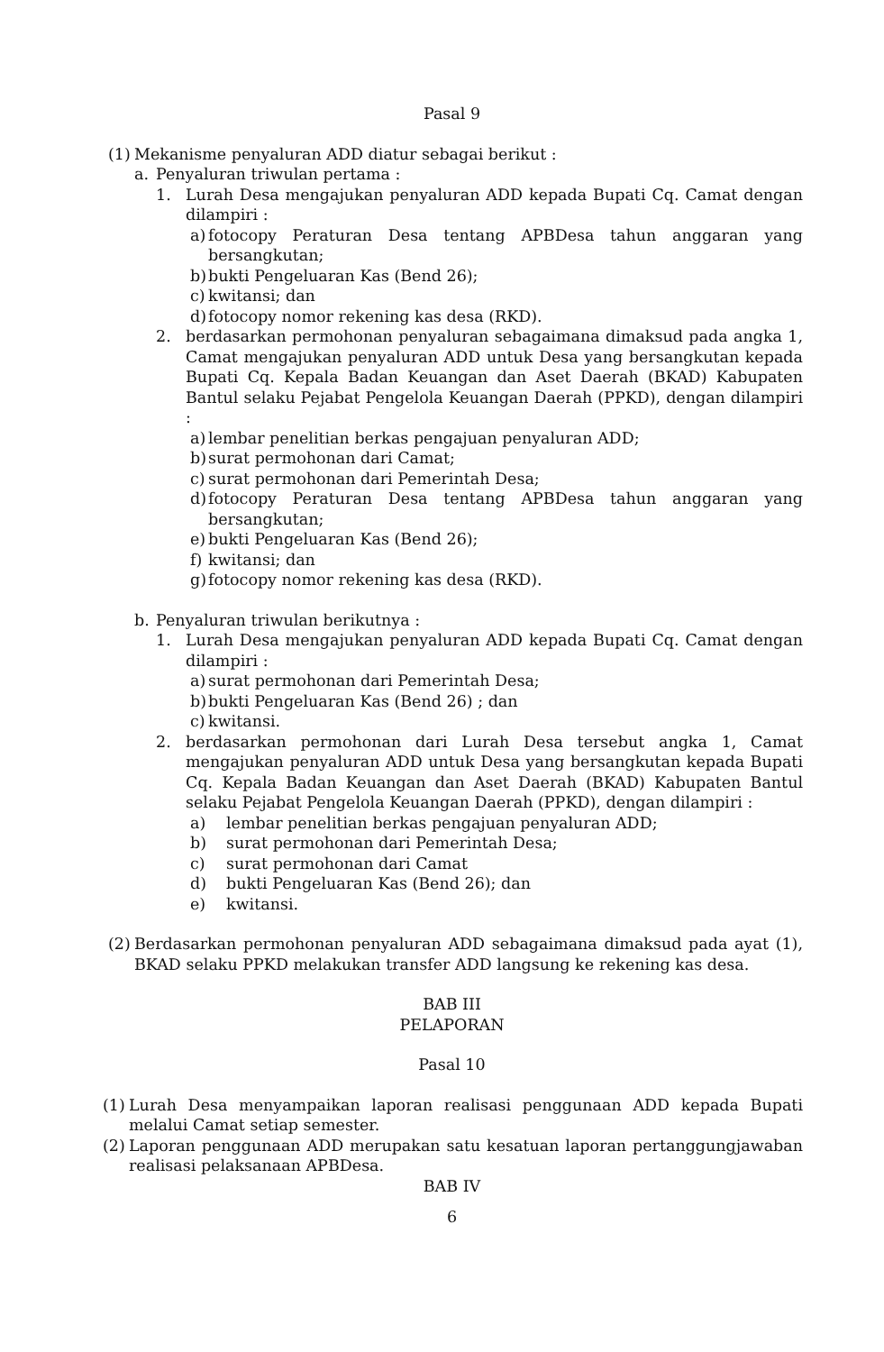Pasal 9
(1) Mekanisme penyaluran ADD diatur sebagai berikut :
a. Penyaluran triwulan pertama :
1. Lurah Desa mengajukan penyaluran ADD kepada Bupati Cq. Camat dengan dilampiri :
a) fotocopy Peraturan Desa tentang APBDesa tahun anggaran yang bersangkutan;
b) bukti Pengeluaran Kas (Bend 26);
c) kwitansi; dan
d) fotocopy nomor rekening kas desa (RKD).
2. berdasarkan permohonan penyaluran sebagaimana dimaksud pada angka 1, Camat mengajukan penyaluran ADD untuk Desa yang bersangkutan kepada Bupati Cq. Kepala Badan Keuangan dan Aset Daerah (BKAD) Kabupaten Bantul selaku Pejabat Pengelola Keuangan Daerah (PPKD), dengan dilampiri :
a) lembar penelitian berkas pengajuan penyaluran ADD;
b) surat permohonan dari Camat;
c) surat permohonan dari Pemerintah Desa;
d) fotocopy Peraturan Desa tentang APBDesa tahun anggaran yang bersangkutan;
e) bukti Pengeluaran Kas (Bend 26);
f) kwitansi; dan
g) fotocopy nomor rekening kas desa (RKD).
b. Penyaluran triwulan berikutnya :
1. Lurah Desa mengajukan penyaluran ADD kepada Bupati Cq. Camat dengan dilampiri :
a) surat permohonan dari Pemerintah Desa;
b) bukti Pengeluaran Kas (Bend 26) ; dan
c) kwitansi.
2. berdasarkan permohonan dari Lurah Desa tersebut angka 1, Camat mengajukan penyaluran ADD untuk Desa yang bersangkutan kepada Bupati Cq. Kepala Badan Keuangan dan Aset Daerah (BKAD) Kabupaten Bantul selaku Pejabat Pengelola Keuangan Daerah (PPKD), dengan dilampiri :
a) lembar penelitian berkas pengajuan penyaluran ADD;
b) surat permohonan dari Pemerintah Desa;
c) surat permohonan dari Camat
d) bukti Pengeluaran Kas (Bend 26); dan
e) kwitansi.
(2) Berdasarkan permohonan penyaluran ADD sebagaimana dimaksud pada ayat (1), BKAD selaku PPKD melakukan transfer ADD langsung ke rekening kas desa.
BAB III
PELAPORAN
Pasal 10
(1) Lurah Desa menyampaikan laporan realisasi penggunaan ADD kepada Bupati melalui Camat setiap semester.
(2) Laporan penggunaan ADD merupakan satu kesatuan laporan pertanggungjawaban realisasi pelaksanaan APBDesa.
BAB IV
6